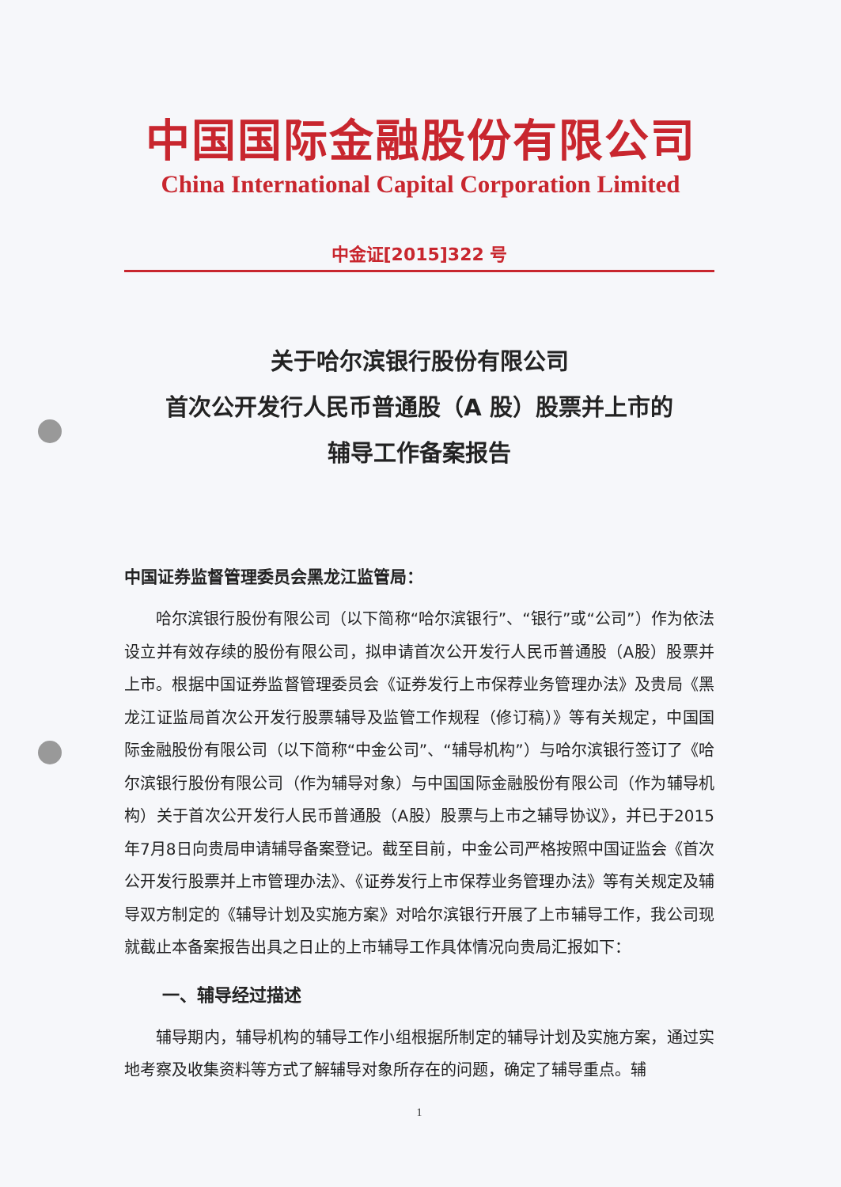中国国际金融股份有限公司
China International Capital Corporation Limited
中金证[2015]322 号
关于哈尔滨银行股份有限公司
首次公开发行人民币普通股（A 股）股票并上市的
辅导工作备案报告
中国证券监督管理委员会黑龙江监管局：
哈尔滨银行股份有限公司（以下简称“哈尔滨银行”、“银行”或“公司”）作为依法设立并有效存续的股份有限公司，拟申请首次公开发行人民币普通股（A股）股票并上市。根据中国证券监督管理委员会《证券发行上市保荐业务管理办法》及贵局《黑龙江证监局首次公开发行股票辅导及监管工作规程（修订稿）》等有关规定，中国国际金融股份有限公司（以下简称“中金公司”、“辅导机构”）与哈尔滨银行签订了《哈尔滨银行股份有限公司（作为辅导对象）与中国国际金融股份有限公司（作为辅导机构）关于首次公开发行人民币普通股（A股）股票与上市之辅导协议》，并已于2015年7月8日向贵局申请辅导备案登记。截至目前，中金公司严格按照中国证监会《首次公开发行股票并上市管理办法》、《证券发行上市保荐业务管理办法》等有关规定及辅导双方制定的《辅导计划及实施方案》对哈尔滨银行开展了上市辅导工作，我公司现就截止本备案报告出具之日止的上市辅导工作具体情况向贵局汇报如下：
一、辅导经过描述
辅导期内，辅导机构的辅导工作小组根据所制定的辅导计划及实施方案，通过实地考察及收集资料等方式了解辅导对象所存在的问题，确定了辅导重点。辅
1